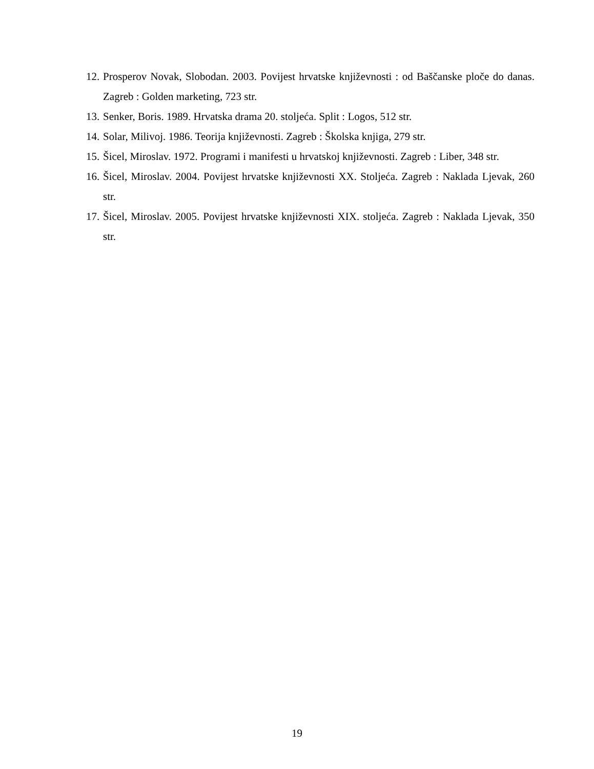12. Prosperov Novak, Slobodan. 2003. Povijest hrvatske književnosti : od Baščanske ploče do danas. Zagreb : Golden marketing, 723 str.
13. Senker, Boris. 1989. Hrvatska drama 20. stoljeća. Split : Logos, 512 str.
14. Solar, Milivoj. 1986. Teorija književnosti. Zagreb : Školska knjiga, 279 str.
15. Šicel, Miroslav. 1972. Programi i manifesti u hrvatskoj književnosti. Zagreb : Liber, 348 str.
16. Šicel, Miroslav. 2004. Povijest hrvatske književnosti XX. Stoljeća. Zagreb : Naklada Ljevak, 260 str.
17. Šicel, Miroslav. 2005. Povijest hrvatske književnosti XIX. stoljeća. Zagreb : Naklada Ljevak, 350 str.
19